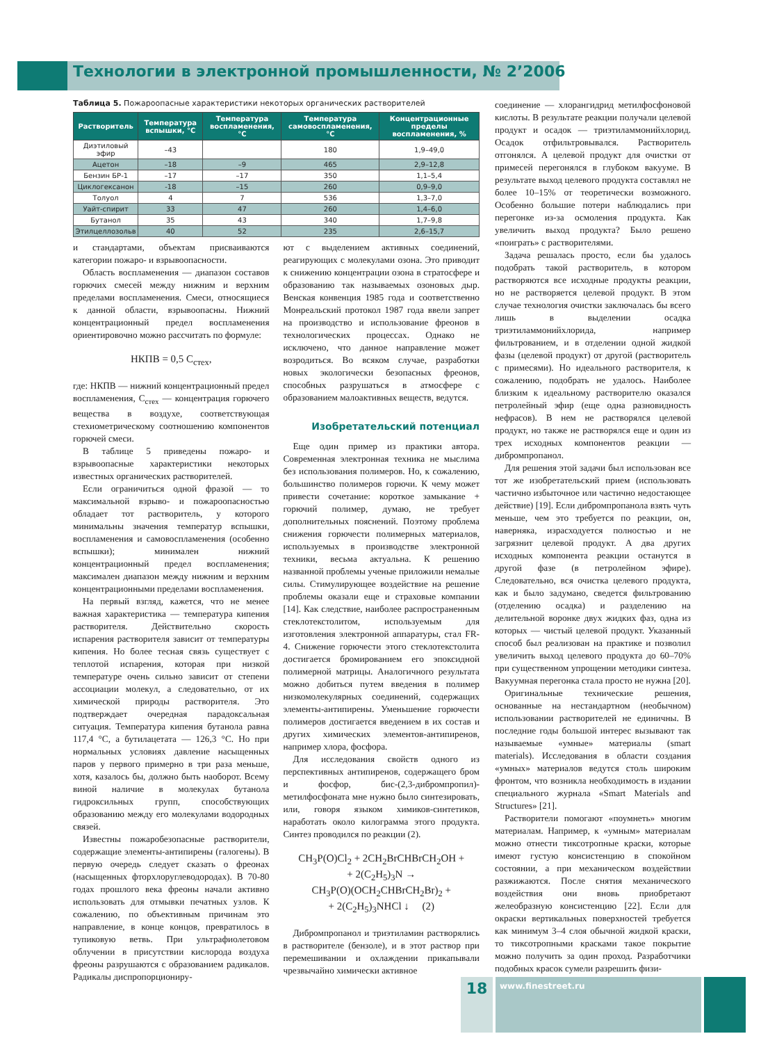Технологии в электронной промышленности, № 2’2006
Таблица 5. Пожароопасные характеристики некоторых органических растворителей
| Растворитель | Температура вспышки, °С | Температура воспламенения, °С | Температура самовоспламенения, °С | Концентрационные пределы воспламенения, % |
| --- | --- | --- | --- | --- |
| Диэтиловый эфир | –43 | | 180 | 1,9–49,0 |
| Ацетон | –18 | –9 | 465 | 2,9–12,8 |
| Бензин БР-1 | –17 | –17 | 350 | 1,1–5,4 |
| Циклогексанон | -18 | –15 | 260 | 0,9–9,0 |
| Толуол | 4 | 7 | 536 | 1,3–7,0 |
| Уайт-спирит | 33 | 47 | 260 | 1,4–6,0 |
| Бутанол | 35 | 43 | 340 | 1,7–9,8 |
| Этилцеллозольв | 40 | 52 | 235 | 2,6–15,7 |
и стандартами, объектам присваиваются категории пожаро- и взрывоопасности.
Область воспламенения — диапазон составов горючих смесей между нижним и верхним пределами воспламенения. Смеси, относящиеся к данной области, взрывоопасны. Нижний концентрационный предел воспламенения ориентировочно можно рассчитать по формуле:
НКПВ = 0,5 С<sub>стех</sub>,
где: НКПВ — нижний концентрационный предел воспламенения, С<sub>стех</sub> — концентрация горючего вещества в воздухе, соответствующая стехиометрическому соотношению компонентов горючей смеси.
В таблице 5 приведены пожаро- и взрывоопасные характеристики некоторых известных органических растворителей.
Если ограничиться одной фразой — то максимальной взрыво- и пожароопасностью обладает тот растворитель, у которого минимальны значения температур вспышки, воспламенения и самовоспламенения (особенно вспышки); минимален нижний концентрационный предел воспламенения; максимален диапазон между нижним и верхним концентрационными пределами воспламенения.
На первый взгляд, кажется, что не менее важная характеристика — температура кипения растворителя. Действительно скорость испарения растворителя зависит от температуры кипения. Но более тесная связь существует с теплотой испарения, которая при низкой температуре очень сильно зависит от степени ассоциации молекул, а следовательно, от их химической природы растворителя. Это подтверждает очередная парадоксальная ситуация. Температура кипения бутанола равна 117,4 °C, а бутилацетата — 126,3 °C. Но при нормальных условиях давление насыщенных паров у первого примерно в три раза меньше, хотя, казалось бы, должно быть наоборот. Всему виной наличие в молекулах бутанола гидроксильных групп, способствующих образованию между его молекулами водородных связей.
Известны пожаробезопасные растворители, содержащие элементы-антипирены (галогены). В первую очередь следует сказать о фреонах (насыщенных фторхлоруглеводородах). В 70-80 годах прошлого века фреоны начали активно использовать для отмывки печатных узлов. К сожалению, по объективным причинам это направление, в конце концов, превратилось в тупиковую ветвь. При ультрафиолетовом облучении в присутствии кислорода воздуха фреоны разрушаются с образованием радикалов. Радикалы диспропорциониру-
ют с выделением активных соединений, реагирующих с молекулами озона. Это приводит к снижению концентрации озона в стратосфере и образованию так называемых озоновых дыр. Венская конвенция 1985 года и соответственно Монреальский протокол 1987 года ввели запрет на производство и использование фреонов в технологических процессах. Однако не исключено, что данное направление может возродиться. Во всяком случае, разработки новых экологически безопасных фреонов, способных разрушаться в атмосфере с образованием малоактивных веществ, ведутся.
Изобретательский потенциал
Еще один пример из практики автора. Современная электронная техника не мыслима без использования полимеров. Но, к сожалению, большинство полимеров горючи. К чему может привести сочетание: короткое замыкание + горючий полимер, думаю, не требует дополнительных пояснений. Поэтому проблема снижения горючести полимерных материалов, используемых в производстве электронной техники, весьма актуальна. К решению названной проблемы ученые приложили немалые силы. Стимулирующее воздействие на решение проблемы оказали еще и страховые компании [14]. Как следствие, наиболее распространенным стеклотекстолитом, используемым для изготовления электронной аппаратуры, стал FR-4. Снижение горючести этого стеклотекстолита достигается бромированием его эпоксидной полимерной матрицы. Аналогичного результата можно добиться путем введения в полимер низкомолекулярных соединений, содержащих элементы-антипирены. Уменьшение горючести полимеров достигается введением в их состав и других химических элементов-антипиренов, например хлора, фосфора.
Для исследования свойств одного из перспективных антипиренов, содержащего бром и фосфор, бис-(2,3-дибромпропил)-метилфосфоната мне нужно было синтезировать, или, говоря языком химиков-синтетиков, наработать около килограмма этого продукта. Синтез проводился по реакции (2).
CH<sub>3</sub>P(O)Cl<sub>2</sub> + 2CH<sub>2</sub>BrCHBrCH<sub>2</sub>OH +
+ 2(C<sub>2</sub>H<sub>5</sub>)<sub>3</sub>N →
CH<sub>3</sub>P(O)(OCH<sub>2</sub>CHBrCH<sub>2</sub>Br)<sub>2</sub> +
+ 2(C<sub>2</sub>H<sub>5</sub>)<sub>3</sub>NHCl ↓ (2)
Дибромпропанол и триэтиламин растворялись в растворителе (бензоле), и в этот раствор при перемешивании и охлаждении прикапывали чрезвычайно химически активное
соединение — хлорангидрид метилфосфоновой кислоты. В результате реакции получали целевой продукт и осадок — триэтиламмонийхлорид. Осадок отфильтровывался. Растворитель отгонялся. А целевой продукт для очистки от примесей перегонялся в глубоком вакууме. В результате выход целевого продукта составлял не более 10–15% от теоретически возможного. Особенно большие потери наблюдались при перегонке из-за осмоления продукта. Как увеличить выход продукта? Было решено «поиграть» с растворителями.
Задача решалась просто, если бы удалось подобрать такой растворитель, в котором растворяются все исходные продукты реакции, но не растворяется целевой продукт. В этом случае технология очистки заключалась бы всего лишь в выделении осадка триэтиламмонийхлорида, например фильтрованием, и в отделении одной жидкой фазы (целевой продукт) от другой (растворитель с примесями). Но идеального растворителя, к сожалению, подобрать не удалось. Наиболее близким к идеальному растворителю оказался петролейный эфир (еще одна разновидность нефрасов). В нем не растворялся целевой продукт, но также не растворялся еще и один из трех исходных компонентов реакции — дибромпропанол.
Для решения этой задачи был использован все тот же изобретательский прием (использовать частично избыточное или частично недостающее действие) [19]. Если дибромпропанола взять чуть меньше, чем это требуется по реакции, он, наверняка, израсходуется полностью и не загрязнит целевой продукт. А два других исходных компонента реакции останутся в другой фазе (в петролейном эфире). Следовательно, вся очистка целевого продукта, как и было задумано, сведется фильтрованию (отделению осадка) и разделению на делительной воронке двух жидких фаз, одна из которых — чистый целевой продукт. Указанный способ был реализован на практике и позволил увеличить выход целевого продукта до 60–70% при существенном упрощении методики синтеза. Вакуумная перегонка стала просто не нужна [20].
Оригинальные технические решения, основанные на нестандартном (необычном) использовании растворителей не единичны. В последние годы большой интерес вызывают так называемые «умные» материалы (smart materials). Исследования в области создания «умных» материалов ведутся столь широким фронтом, что возникла необходимость в издании специального журнала «Smart Materials and Structures» [21].
Растворители помогают «поумнеть» многим материалам. Например, к «умным» материалам можно отнести тиксотропные краски, которые имеют густую консистенцию в спокойном состоянии, а при механическом воздействии разжижаются. После снятия механического воздействия они вновь приобретают желеобразную консистенцию [22]. Если для окраски вертикальных поверхностей требуется как минимум 3–4 слоя обычной жидкой краски, то тиксотропными красками такое покрытие можно получить за один проход. Разработчики подобных красок сумели разрешить физи-
18
www.finestreet.ru